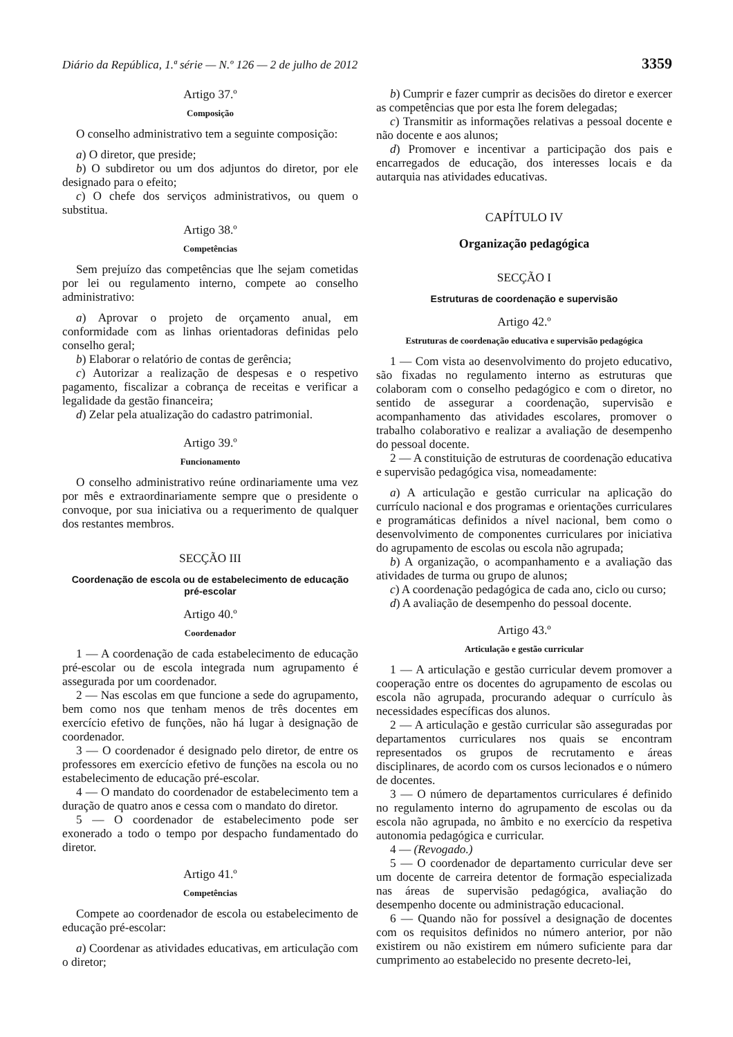Diário da República, 1.ª série — N.º 126 — 2 de julho de 2012 3359
Artigo 37.º
Composição
O conselho administrativo tem a seguinte composição:
a) O diretor, que preside;
b) O subdiretor ou um dos adjuntos do diretor, por ele designado para o efeito;
c) O chefe dos serviços administrativos, ou quem o substitua.
Artigo 38.º
Competências
Sem prejuízo das competências que lhe sejam cometidas por lei ou regulamento interno, compete ao conselho administrativo:
a) Aprovar o projeto de orçamento anual, em conformidade com as linhas orientadoras definidas pelo conselho geral;
b) Elaborar o relatório de contas de gerência;
c) Autorizar a realização de despesas e o respetivo pagamento, fiscalizar a cobrança de receitas e verificar a legalidade da gestão financeira;
d) Zelar pela atualização do cadastro patrimonial.
Artigo 39.º
Funcionamento
O conselho administrativo reúne ordinariamente uma vez por mês e extraordinariamente sempre que o presidente o convoque, por sua iniciativa ou a requerimento de qualquer dos restantes membros.
SECÇÃO III
Coordenação de escola ou de estabelecimento de educação pré-escolar
Artigo 40.º
Coordenador
1 — A coordenação de cada estabelecimento de educação pré-escolar ou de escola integrada num agrupamento é assegurada por um coordenador.
2 — Nas escolas em que funcione a sede do agrupamento, bem como nos que tenham menos de três docentes em exercício efetivo de funções, não há lugar à designação de coordenador.
3 — O coordenador é designado pelo diretor, de entre os professores em exercício efetivo de funções na escola ou no estabelecimento de educação pré-escolar.
4 — O mandato do coordenador de estabelecimento tem a duração de quatro anos e cessa com o mandato do diretor.
5 — O coordenador de estabelecimento pode ser exonerado a todo o tempo por despacho fundamentado do diretor.
Artigo 41.º
Competências
Compete ao coordenador de escola ou estabelecimento de educação pré-escolar:
a) Coordenar as atividades educativas, em articulação com o diretor;
b) Cumprir e fazer cumprir as decisões do diretor e exercer as competências que por esta lhe forem delegadas;
c) Transmitir as informações relativas a pessoal docente e não docente e aos alunos;
d) Promover e incentivar a participação dos pais e encarregados de educação, dos interesses locais e da autarquia nas atividades educativas.
CAPÍTULO IV
Organização pedagógica
SECÇÃO I
Estruturas de coordenação e supervisão
Artigo 42.º
Estruturas de coordenação educativa e supervisão pedagógica
1 — Com vista ao desenvolvimento do projeto educativo, são fixadas no regulamento interno as estruturas que colaboram com o conselho pedagógico e com o diretor, no sentido de assegurar a coordenação, supervisão e acompanhamento das atividades escolares, promover o trabalho colaborativo e realizar a avaliação de desempenho do pessoal docente.
2 — A constituição de estruturas de coordenação educativa e supervisão pedagógica visa, nomeadamente:
a) A articulação e gestão curricular na aplicação do currículo nacional e dos programas e orientações curriculares e programáticas definidos a nível nacional, bem como o desenvolvimento de componentes curriculares por iniciativa do agrupamento de escolas ou escola não agrupada;
b) A organização, o acompanhamento e a avaliação das atividades de turma ou grupo de alunos;
c) A coordenação pedagógica de cada ano, ciclo ou curso;
d) A avaliação de desempenho do pessoal docente.
Artigo 43.º
Articulação e gestão curricular
1 — A articulação e gestão curricular devem promover a cooperação entre os docentes do agrupamento de escolas ou escola não agrupada, procurando adequar o currículo às necessidades específicas dos alunos.
2 — A articulação e gestão curricular são asseguradas por departamentos curriculares nos quais se encontram representados os grupos de recrutamento e áreas disciplinares, de acordo com os cursos lecionados e o número de docentes.
3 — O número de departamentos curriculares é definido no regulamento interno do agrupamento de escolas ou da escola não agrupada, no âmbito e no exercício da respetiva autonomia pedagógica e curricular.
4 — (Revogado.)
5 — O coordenador de departamento curricular deve ser um docente de carreira detentor de formação especializada nas áreas de supervisão pedagógica, avaliação do desempenho docente ou administração educacional.
6 — Quando não for possível a designação de docentes com os requisitos definidos no número anterior, por não existirem ou não existirem em número suficiente para dar cumprimento ao estabelecido no presente decreto-lei,